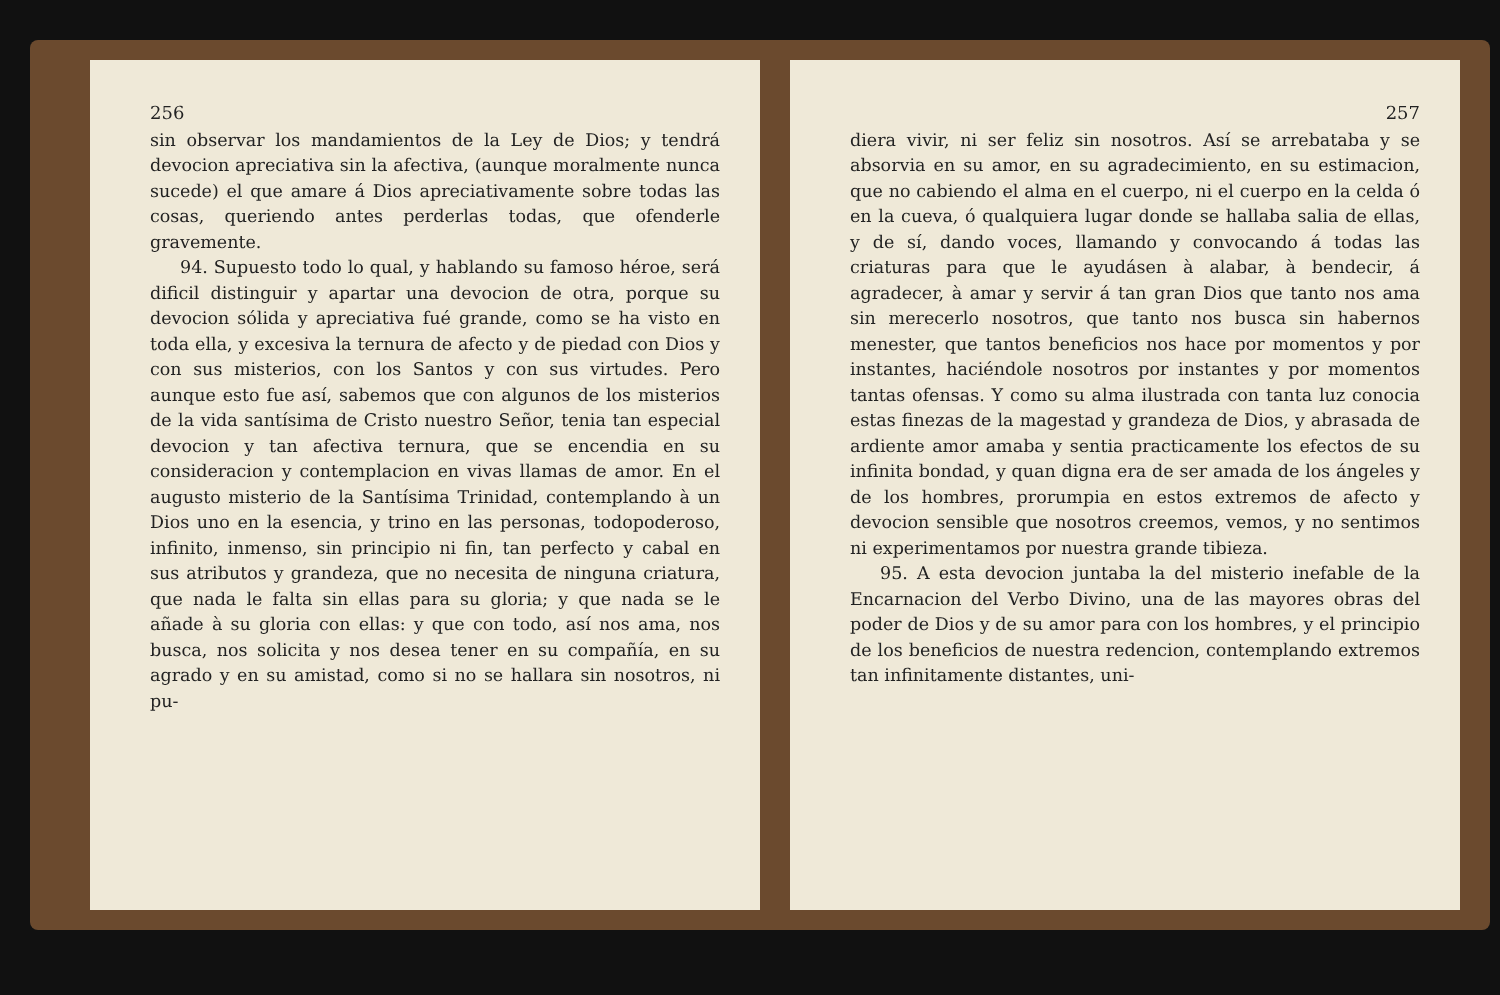256
sin observar los mandamientos de la Ley de Dios; y tendrá devocion apreciativa sin la afectiva, (aunque moralmente nunca sucede) el que amare á Dios apreciativamente sobre todas las cosas, queriendo antes perderlas todas, que ofenderle gravemente.
94. Supuesto todo lo qual, y hablando su famoso héroe, será dificil distinguir y apartar una devocion de otra, porque su devocion sólida y apreciativa fué grande, como se ha visto en toda ella, y excesiva la ternura de afecto y de piedad con Dios y con sus misterios, con los Santos y con sus virtudes. Pero aunque esto fue así, sabemos que con algunos de los misterios de la vida santísima de Cristo nuestro Señor, tenia tan especial devocion y tan afectiva ternura, que se encendia en su consideracion y contemplacion en vivas llamas de amor. En el augusto misterio de la Santísima Trinidad, contemplando à un Dios uno en la esencia, y trino en las personas, todopoderoso, infinito, inmenso, sin principio ni fin, tan perfecto y cabal en sus atributos y grandeza, que no necesita de ninguna criatura, que nada le falta sin ellas para su gloria; y que nada se le añade à su gloria con ellas: y que con todo, así nos ama, nos busca, nos solicita y nos desea tener en su compañía, en su agrado y en su amistad, como si no se hallara sin nosotros, ni pu-
257
diera vivir, ni ser feliz sin nosotros. Así se arrebataba y se absorvia en su amor, en su agradecimiento, en su estimacion, que no cabiendo el alma en el cuerpo, ni el cuerpo en la celda ó en la cueva, ó qualquiera lugar donde se hallaba salia de ellas, y de sí, dando voces, llamando y convocando á todas las criaturas para que le ayudásen à alabar, à bendecir, á agradecer, à amar y servir á tan gran Dios que tanto nos ama sin merecerlo nosotros, que tanto nos busca sin habernos menester, que tantos beneficios nos hace por momentos y por instantes, haciéndole nosotros por instantes y por momentos tantas ofensas. Y como su alma ilustrada con tanta luz conocia estas finezas de la magestad y grandeza de Dios, y abrasada de ardiente amor amaba y sentia practicamente los efectos de su infinita bondad, y quan digna era de ser amada de los ángeles y de los hombres, prorumpia en estos extremos de afecto y devocion sensible que nosotros creemos, vemos, y no sentimos ni experimentamos por nuestra grande tibieza.
95. A esta devocion juntaba la del misterio inefable de la Encarnacion del Verbo Divino, una de las mayores obras del poder de Dios y de su amor para con los hombres, y el principio de los beneficios de nuestra redencion, contemplando extremos tan infinitamente distantes, uni-